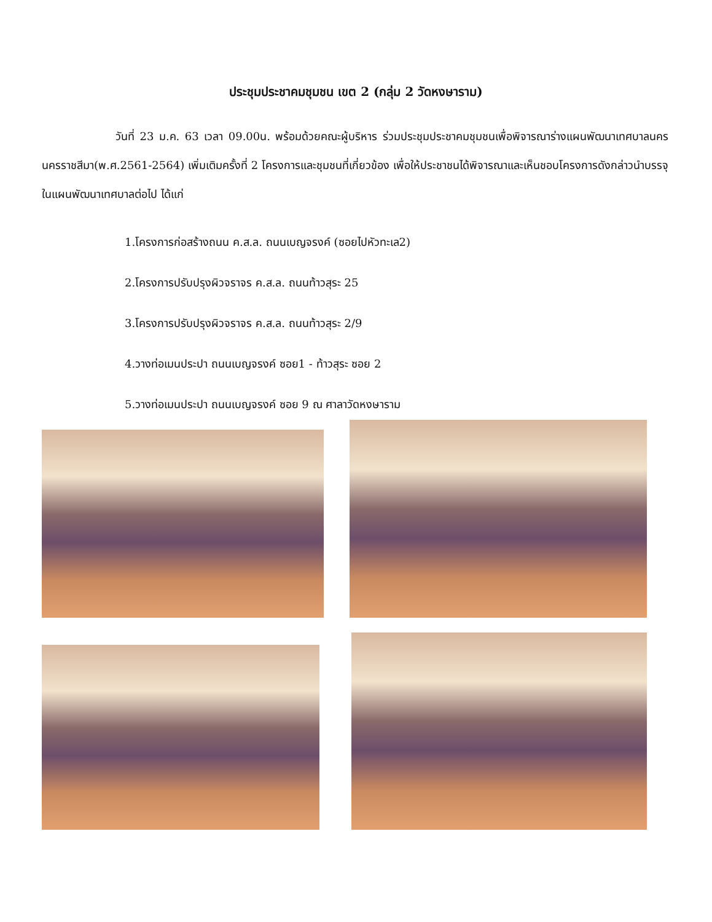ประชุมประชาคมชุมชน เขต 2 (กลุ่ม 2 วัดหงษาราม)
วันที่ 23 ม.ค. 63 เวลา 09.00น. พร้อมด้วยคณะผู้บริหาร ร่วมประชุมประชาคมชุมชนเพื่อพิจารณาร่างแผนพัฒนาเทศบาลนครนครราชสีมา(พ.ศ.2561-2564) เพิ่มเติมครั้งที่ 2 โครงการและชุมชนที่เกี่ยวข้อง เพื่อให้ประชาชนได้พิจารณาและเห็นชอบโครงการดังกล่าวนำบรรจุในแผนพัฒนาเทศบาลต่อไป ได้แก่
1.โครงการก่อสร้างถนน ค.ส.ล. ถนนเบญจรงค์ (ซอยไปหัวทะเล2)
2.โครงการปรับปรุงผิวจราจร ค.ส.ล. ถนนท้าวสุระ 25
3.โครงการปรับปรุงผิวจราจร ค.ส.ล. ถนนท้าวสุระ 2/9
4.วางท่อเมนประปา ถนนเบญจรงค์ ซอย1 - ท้าวสุระ ซอย 2
5.วางท่อเมนประปา ถนนเบญจรงค์ ซอย 9 ณ ศาลาวัดหงษาราม